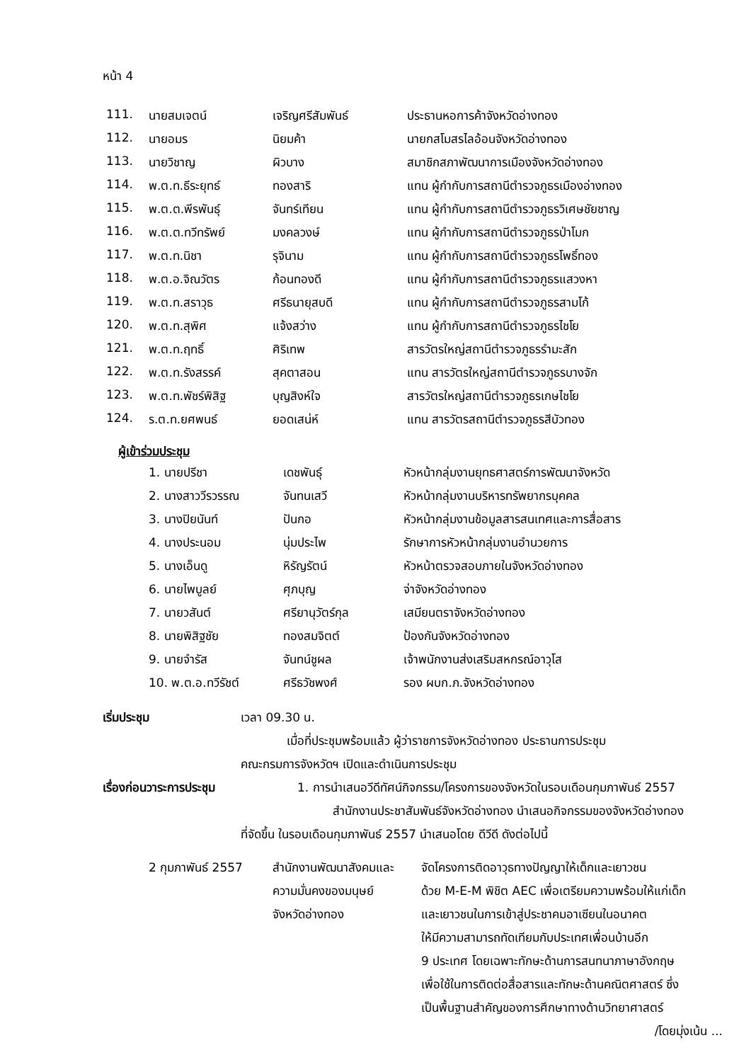หน้า 4
| 111. | นายสมเจตน์ | เจริญศรีสัมพันธ์ | ประธานหอการค้าจังหวัดอ่างทอง |
| 112. | นายอมร | นิยมค้า | นายกสโมสรไลอ้อนจังหวัดอ่างทอง |
| 113. | นายวิชาญ | ผิวบาง | สมาชิกสภาพัฒนาการเมืองจังหวัดอ่างทอง |
| 114. | พ.ต.ท.ธีระยุทธ์ | ทองสาริ | แทน ผู้กำกับการสถานีตำรวจภูธรเมืองอ่างทอง |
| 115. | พ.ต.ต.พีรพันธุ์ | จันทร์เทียน | แทน ผู้กำกับการสถานีตำรวจภูธรวิเศษชัยชาญ |
| 116. | พ.ต.ต.ทวีทรัพย์ | มงคลวงษ์ | แทน ผู้กำกับการสถานีตำรวจภูธรป่าโมก |
| 117. | พ.ต.ท.นิชา | รุจินาม | แทน ผู้กำกับการสถานีตำรวจภูธรโพธิ์ทอง |
| 118. | พ.ต.อ.จิณวัตร | ก้อนทองดี | แทน ผู้กำกับการสถานีตำรวจภูธรแสวงหา |
| 119. | พ.ต.ท.สราวุธ | ศรีธนายุสบดี | แทน ผู้กำกับการสถานีตำรวจภูธรสามโก้ |
| 120. | พ.ต.ท.สุพิศ | แจ้งสว่าง | แทน ผู้กำกับการสถานีตำรวจภูธรไชโย |
| 121. | พ.ต.ท.ฤทธิ์ | ศิริเทพ | สารวัตรใหญ่สถานีตำรวจภูธรรำมะสัก |
| 122. | พ.ต.ท.รังสรรค์ | สุคตาสอน | แทน สารวัตรใหญ่สถานีตำรวจภูธรบางจัก |
| 123. | พ.ต.ท.พัชร์พิสิฐ | บุญสิงห์ใจ | สารวัตรใหญ่สถานีตำรวจภูธรเกษไชโย |
| 124. | ร.ต.ท.ยศพนธ์ | ยอดเสน่ห์ | แทน สารวัตรสถานีตำรวจภูธรสีบัวทอง |
ผู้เข้าร่วมประชุม
| 1. นายปรีชา | เดชพันธุ์ | หัวหน้ากลุ่มงานยุทธศาสตร์การพัฒนาจังหวัด |
| 2. นางสาววีรวรรณ | จันทนเสวี | หัวหน้ากลุ่มงานบริหารทรัพยากรบุคคล |
| 3. นางปิยนันท์ | ปันกอ | หัวหน้ากลุ่มงานข้อมูลสารสนเทศและการสื่อสาร |
| 4. นางประนอม | นุ่มประไพ | รักษาการหัวหน้ากลุ่มงานอำนวยการ |
| 5. นางเอ็นดู | หิรัญรัตน์ | หัวหน้าตรวจสอบภายในจังหวัดอ่างทอง |
| 6. นายไพบูลย์ | ศุภบุญ | จ่าจังหวัดอ่างทอง |
| 7. นายวสันต์ | ศรียานุวัตร์กุล | เสมียนตราจังหวัดอ่างทอง |
| 8. นายพิสิฐชัย | ทองสมจิตต์ | ป้องกันจังหวัดอ่างทอง |
| 9. นายจำรัส | จันทน์ชูผล | เจ้าพนักงานส่งเสริมสหกรณ์อาวุโส |
| 10. พ.ต.อ.ทวีรัชต์ | ศรีธวัชพงศ์ | รอง ผบก.ภ.จังหวัดอ่างทอง |
เริ่มประชุม เวลา 09.30 น.
เมื่อที่ประชุมพร้อมแล้ว ผู้ว่าราชการจังหวัดอ่างทอง ประธานการประชุม
คณะกรมการจังหวัดฯ เปิดและดำเนินการประชุม
เรื่องก่อนวาระการประชุม 1. การนำเสนอวีดีทัศน์กิจกรรม/โครงการของจังหวัดในรอบเดือนกุมภาพันธ์ 2557
สำนักงานประชาสัมพันธ์จังหวัดอ่างทอง นำเสนอกิจกรรมของจังหวัดอ่างทอง
ที่จัดขึ้น ในรอบเดือนกุมภาพันธ์ 2557 นำเสนอโดย ดีวีดี ดังต่อไปนี้
| 2 กุมภาพันธ์ 2557 | สำนักงานพัฒนาสังคมและ ความมั่นคงของมนุษย์ จังหวัดอ่างทอง | จัดโครงการติดอาวุธทางปัญญาให้เด็กและเยาวชน ด้วย M-E-M พิชิต AEC เพื่อเตรียมความพร้อมให้แก่เด็ก และเยาวชนในการเข้าสู่ประชาคมอาเซียนในอนาคต ให้มีความสามารถทัดเทียมกับประเทศเพื่อนบ้านอีก 9 ประเทศ โดยเฉพาะทักษะด้านการสนทนาภาษาอังกฤษ เพื่อใช้ในการติดต่อสื่อสารและทักษะด้านคณิตศาสตร์ ซึ่ง เป็นพื้นฐานสำคัญของการศึกษาทางด้านวิทยาศาสตร์ |
/โดยมุ่งเน้น ...